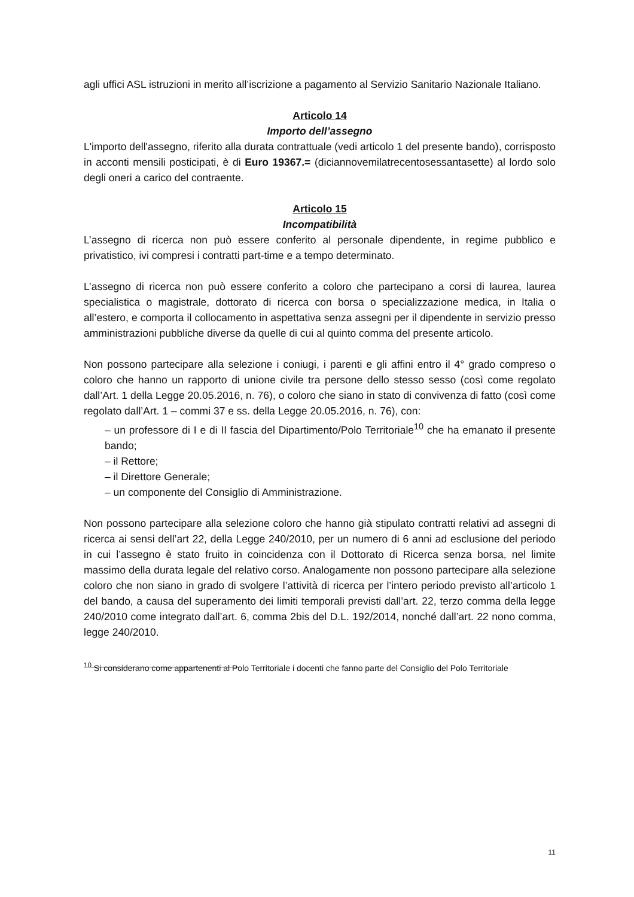agli uffici ASL istruzioni in merito all’iscrizione a pagamento al Servizio Sanitario Nazionale Italiano.
Articolo 14
Importo dell’assegno
L'importo dell'assegno, riferito alla durata contrattuale (vedi articolo 1 del presente bando), corrisposto in acconti mensili posticipati, è di Euro 19367.= (diciannovemilatrecentosessantasette) al lordo solo degli oneri a carico del contraente.
Articolo 15
Incompatibilità
L’assegno di ricerca non può essere conferito al personale dipendente, in regime pubblico e privatistico, ivi compresi i contratti part-time e a tempo determinato.
L’assegno di ricerca non può essere conferito a coloro che partecipano a corsi di laurea, laurea specialistica o magistrale, dottorato di ricerca con borsa o specializzazione medica, in Italia o all’estero, e comporta il collocamento in aspettativa senza assegni per il dipendente in servizio presso amministrazioni pubbliche diverse da quelle di cui al quinto comma del presente articolo.
Non possono partecipare alla selezione i coniugi, i parenti e gli affini entro il 4° grado compreso o coloro che hanno un rapporto di unione civile tra persone dello stesso sesso (così come regolato dall’Art. 1 della Legge 20.05.2016, n. 76), o coloro che siano in stato di convivenza di fatto (così come regolato dall’Art. 1 – commi 37 e ss. della Legge 20.05.2016, n. 76), con:
– un professore di I e di II fascia del Dipartimento/Polo Territoriale<sup>10</sup> che ha emanato il presente bando;
– il Rettore;
– il Direttore Generale;
– un componente del Consiglio di Amministrazione.
Non possono partecipare alla selezione coloro che hanno già stipulato contratti relativi ad assegni di ricerca ai sensi dell’art 22, della Legge 240/2010, per un numero di 6 anni ad esclusione del periodo in cui l’assegno è stato fruito in coincidenza con il Dottorato di Ricerca senza borsa, nel limite massimo della durata legale del relativo corso. Analogamente non possono partecipare alla selezione coloro che non siano in grado di svolgere l’attività di ricerca per l’intero periodo previsto all’articolo 1 del bando, a causa del superamento dei limiti temporali previsti dall’art. 22, terzo comma della legge 240/2010 come integrato dall’art. 6, comma 2bis del D.L. 192/2014, nonché dall’art. 22 nono comma, legge 240/2010.
<sup>10</sup> Si considerano come appartenenti al Polo Territoriale i docenti che fanno parte del Consiglio del Polo Territoriale
11